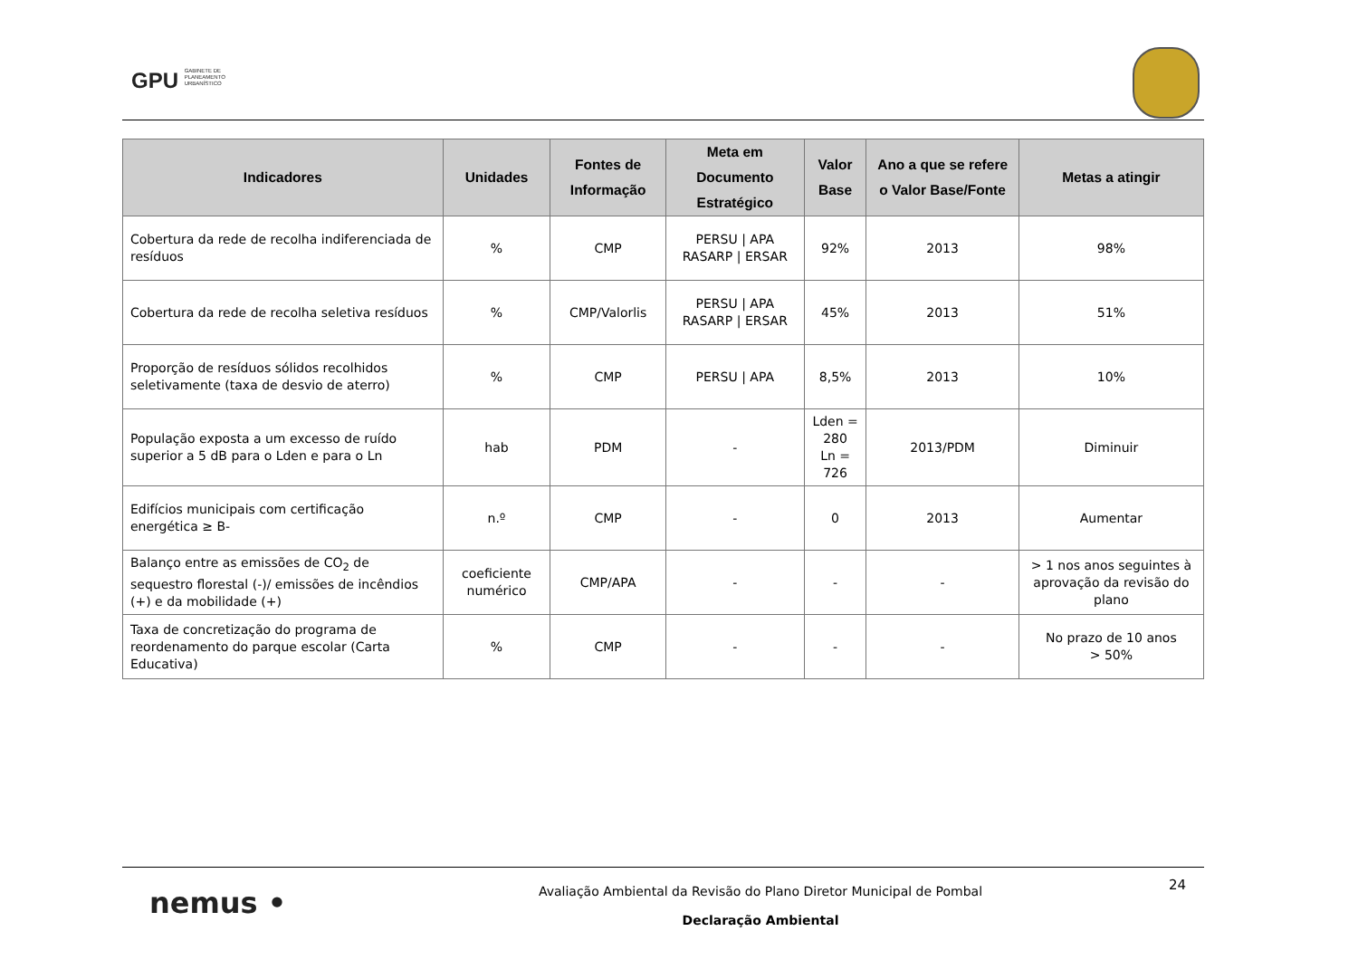GPU GABINETE DE
PLANEAMENTO
URBANÍSTICO
| Indicadores | Unidades | Fontes de Informação | Meta em Documento Estratégico | Valor Base | Ano a que se refere o Valor Base/Fonte | Metas a atingir |
| --- | --- | --- | --- | --- | --- | --- |
| Cobertura da rede de recolha indiferenciada de resíduos | % | CMP | PERSU / APA RASARP / ERSAR | 92% | 2013 | 98% |
| Cobertura da rede de recolha seletiva resíduos | % | CMP/Valorlis | PERSU / APA RASARP / ERSAR | 45% | 2013 | 51% |
| Proporção de resíduos sólidos recolhidos seletivamente (taxa de desvio de aterro) | % | CMP | PERSU / APA | 8,5% | 2013 | 10% |
| População exposta a um excesso de ruído superior a 5 dB para o Lden e para o Ln | hab | PDM | - | Lden = 280 Ln = 726 | 2013/PDM | Diminuir |
| Edifícios municipais com certificação energética ≥ B- | n.º | CMP | - | 0 | 2013 | Aumentar |
| Balanço entre as emissões de CO<sub>2</sub> de sequestro florestal (-)/ emissões de incêndios (+) e da mobilidade (+) | coeficiente numérico | CMP/APA | - | - | - | > 1 nos anos seguintes à aprovação da revisão do plano |
| Taxa de concretização do programa de reordenamento do parque escolar (Carta Educativa) | % | CMP | - | - | - | No prazo de 10 anos > 50% |
nemus •
Avaliação Ambiental da Revisão do Plano Diretor Municipal de Pombal
Declaração Ambiental
24